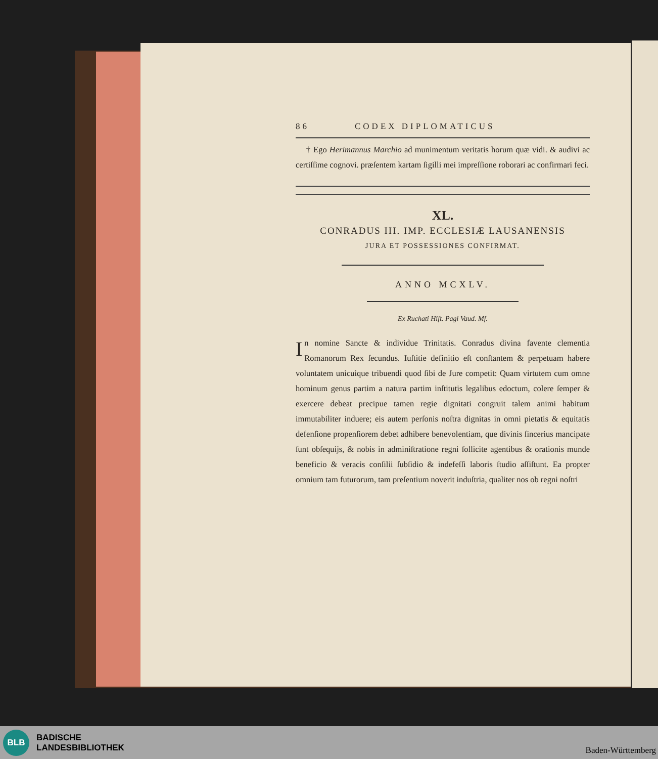86 CODEX DIPLOMATICUS
† Ego Herimannus Marchio ad munimentum veritatis horum quæ vidi. & audivi ac certiſſime cognovi. præſentem kartam ſigilli mei impreſſione roborari ac confirmari feci.
XL.
CONRADUS III. IMP. ECCLESIÆ LAUSANENSIS
JURA ET POSSESSIONES CONFIRMAT.
ANNO MCXLV.
Ex Ruchati Hiſt. Pagi Vaud. Mſ.
In nomine Sancte & individue Trinitatis. Conradus divina favente clementia Romanorum Rex ſecundus. Iuſtitie definitio eſt conſtantem & perpetuam habere voluntatem unicuique tribuendi quod ſibi de Jure competit: Quam virtutem cum omne hominum genus partim a natura partim inſtitutis legalibus edoctum, colere ſemper & exercere debeat precipue tamen regie dignitati congruit talem animi habitum immutabiliter induere; eis autem perſonis noſtra dignitas in omni pietatis & equitatis defenſione propenſiorem debet adhibere benevolentiam, que divinis ſincerius mancipate ſunt obſequijs, & nobis in adminiſtratione regni ſollicite agentibus & orationis munde beneficio & veracis conſilii ſubſidio & indefeſſi laboris ſtudio aſſiſtunt. Ea propter omnium tam futurorum, tam preſentium noverit induſtria, qualiter nos ob regni noſtri
BLB
BADISCHE
LANDESBIBLIOTHEK
Baden-Württemberg